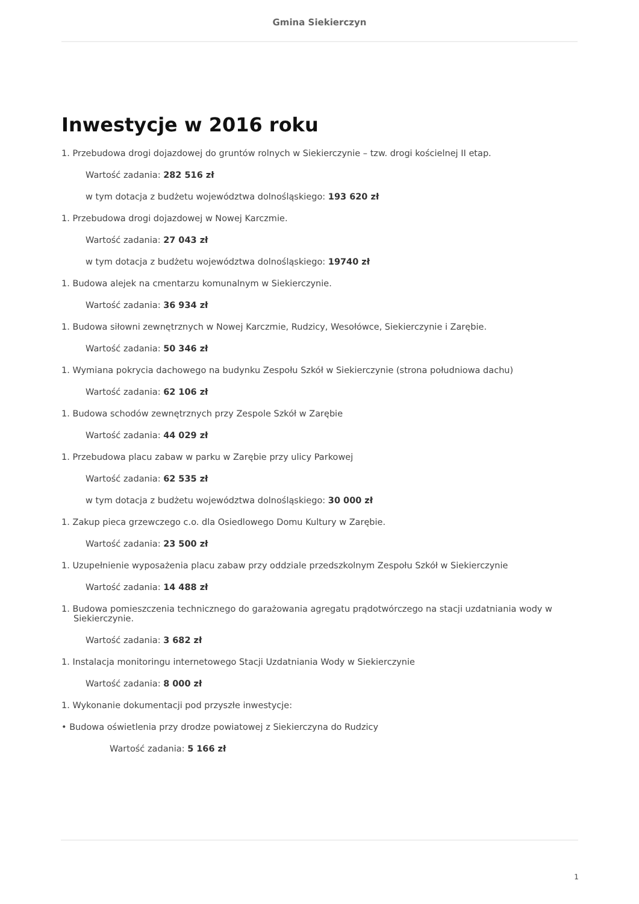Gmina Siekierczyn
Inwestycje w 2016 roku
1. Przebudowa drogi dojazdowej do gruntów rolnych w Siekierczynie – tzw. drogi kościelnej II etap.
Wartość zadania: 282 516 zł
w tym dotacja z budżetu województwa dolnośląskiego: 193 620 zł
1. Przebudowa drogi dojazdowej w Nowej Karczmie.
Wartość zadania: 27 043 zł
w tym dotacja z budżetu województwa dolnośląskiego: 19740 zł
1. Budowa alejek na cmentarzu komunalnym w Siekierczynie.
Wartość zadania: 36 934 zł
1. Budowa siłowni zewnętrznych w Nowej Karczmie, Rudzicy, Wesołówce, Siekierczynie i Zarębie.
Wartość zadania: 50 346 zł
1. Wymiana pokrycia dachowego na budynku Zespołu Szkół w Siekierczynie (strona południowa dachu)
Wartość zadania: 62 106 zł
1. Budowa schodów zewnętrznych przy Zespole Szkół w Zarębie
Wartość zadania: 44 029 zł
1. Przebudowa placu zabaw w parku w Zarębie przy ulicy Parkowej
Wartość zadania: 62 535 zł
w tym dotacja z budżetu województwa dolnośląskiego: 30 000 zł
1. Zakup pieca grzewczego c.o. dla Osiedlowego Domu Kultury w Zarębie.
Wartość zadania: 23 500 zł
1. Uzupełnienie wyposażenia placu zabaw przy oddziale przedszkolnym Zespołu Szkół w Siekierczynie
Wartość zadania: 14 488 zł
1. Budowa pomieszczenia technicznego do garażowania agregatu prądotwórczego na stacji uzdatniania wody w Siekierczynie.
Wartość zadania: 3 682 zł
1. Instalacja monitoringu internetowego Stacji Uzdatniania Wody w Siekierczynie
Wartość zadania: 8 000 zł
1. Wykonanie dokumentacji pod przyszłe inwestycje:
• Budowa oświetlenia przy drodze powiatowej z Siekierczyna do Rudzicy
Wartość zadania: 5 166 zł
1